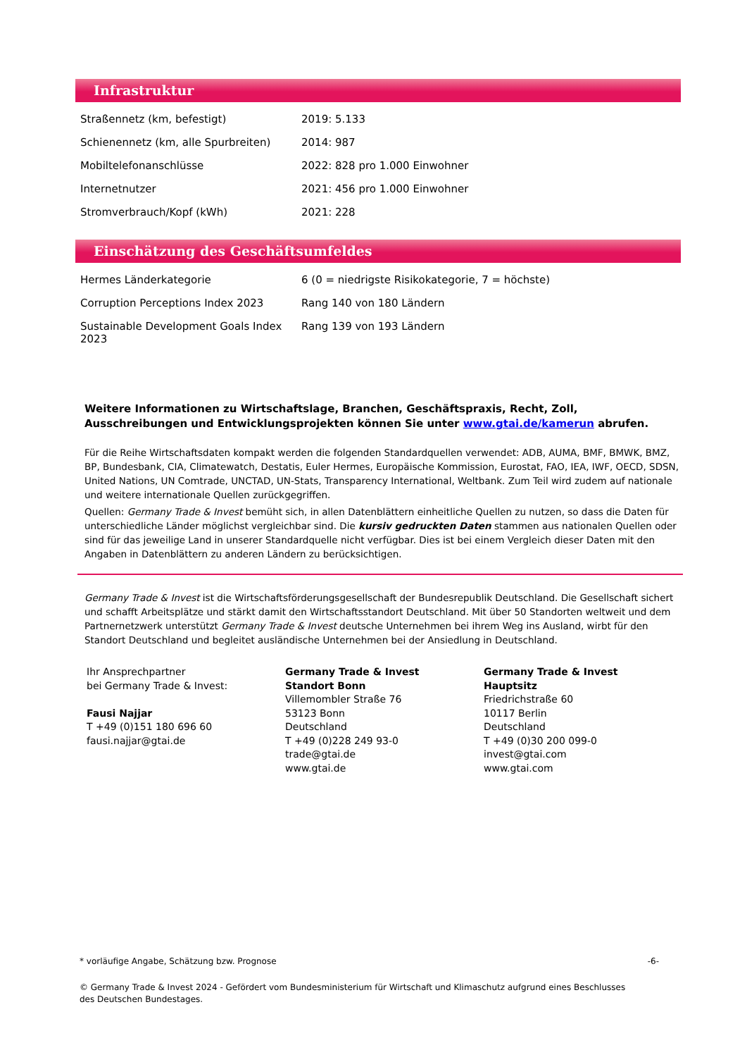Infrastruktur
| Straßennetz (km, befestigt) | 2019: 5.133 |
| Schienennetz (km, alle Spurbreiten) | 2014: 987 |
| Mobiltelefonanschlüsse | 2022: 828 pro 1.000 Einwohner |
| Internetnutzer | 2021: 456 pro 1.000 Einwohner |
| Stromverbrauch/Kopf (kWh) | 2021: 228 |
Einschätzung des Geschäftsumfeldes
| Hermes Länderkategorie | 6 (0 = niedrigste Risikokategorie, 7 = höchste) |
| Corruption Perceptions Index 2023 | Rang 140 von 180 Ländern |
| Sustainable Development Goals Index 2023 | Rang 139 von 193 Ländern |
Weitere Informationen zu Wirtschaftslage, Branchen, Geschäftspraxis, Recht, Zoll, Ausschreibungen und Entwicklungsprojekten können Sie unter www.gtai.de/kamerun abrufen.
Für die Reihe Wirtschaftsdaten kompakt werden die folgenden Standardquellen verwendet: ADB, AUMA, BMF, BMWK, BMZ, BP, Bundesbank, CIA, Climatewatch, Destatis, Euler Hermes, Europäische Kommission, Eurostat, FAO, IEA, IWF, OECD, SDSN, United Nations, UN Comtrade, UNCTAD, UN-Stats, Transparency International, Weltbank. Zum Teil wird zudem auf nationale und weitere internationale Quellen zurückgegriffen.
Quellen: Germany Trade & Invest bemüht sich, in allen Datenblättern einheitliche Quellen zu nutzen, so dass die Daten für unterschiedliche Länder möglichst vergleichbar sind. Die kursiv gedruckten Daten stammen aus nationalen Quellen oder sind für das jeweilige Land in unserer Standardquelle nicht verfügbar. Dies ist bei einem Vergleich dieser Daten mit den Angaben in Datenblättern zu anderen Ländern zu berücksichtigen.
Germany Trade & Invest ist die Wirtschaftsförderungsgesellschaft der Bundesrepublik Deutschland. Die Gesellschaft sichert und schafft Arbeitsplätze und stärkt damit den Wirtschaftsstandort Deutschland. Mit über 50 Standorten weltweit und dem Partnernetzwerk unterstützt Germany Trade & Invest deutsche Unternehmen bei ihrem Weg ins Ausland, wirbt für den Standort Deutschland und begleitet ausländische Unternehmen bei der Ansiedlung in Deutschland.
Ihr Ansprechpartner
bei Germany Trade & Invest:
Fausi Najjar
T +49 (0)151 180 696 60
fausi.najjar@gtai.de
Germany Trade & Invest
Standort Bonn
Villemombler Straße 76
53123 Bonn
Deutschland
T +49 (0)228 249 93-0
trade@gtai.de
www.gtai.de
Germany Trade & Invest
Hauptsitz
Friedrichstraße 60
10117 Berlin
Deutschland
T +49 (0)30 200 099-0
invest@gtai.com
www.gtai.com
* vorläufige Angabe, Schätzung bzw. Prognose -6-
© Germany Trade & Invest 2024 - Gefördert vom Bundesministerium für Wirtschaft und Klimaschutz aufgrund eines Beschlusses des Deutschen Bundestages.